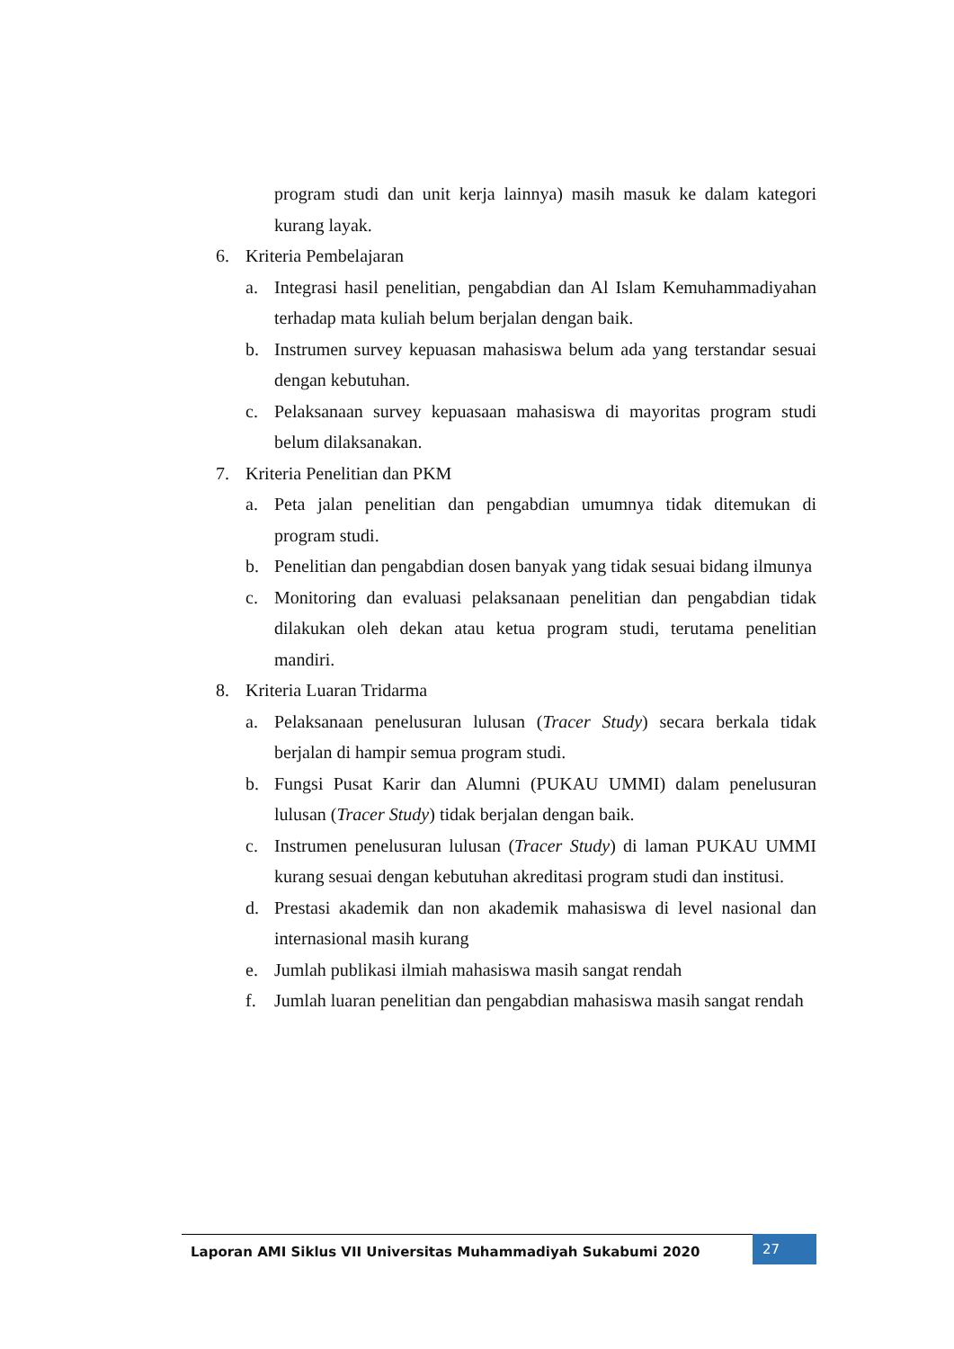program studi dan unit kerja lainnya) masih masuk ke dalam kategori kurang layak.
6. Kriteria Pembelajaran
a. Integrasi hasil penelitian, pengabdian dan Al Islam Kemuhammadiyahan terhadap mata kuliah belum berjalan dengan baik.
b. Instrumen survey kepuasan mahasiswa belum ada yang terstandar sesuai dengan kebutuhan.
c. Pelaksanaan survey kepuasaan mahasiswa di mayoritas program studi belum dilaksanakan.
7. Kriteria Penelitian dan PKM
a. Peta jalan penelitian dan pengabdian umumnya tidak ditemukan di program studi.
b. Penelitian dan pengabdian dosen banyak yang tidak sesuai bidang ilmunya
c. Monitoring dan evaluasi pelaksanaan penelitian dan pengabdian tidak dilakukan oleh dekan atau ketua program studi, terutama penelitian mandiri.
8. Kriteria Luaran Tridarma
a. Pelaksanaan penelusuran lulusan (Tracer Study) secara berkala tidak berjalan di hampir semua program studi.
b. Fungsi Pusat Karir dan Alumni (PUKAU UMMI) dalam penelusuran lulusan (Tracer Study) tidak berjalan dengan baik.
c. Instrumen penelusuran lulusan (Tracer Study) di laman PUKAU UMMI kurang sesuai dengan kebutuhan akreditasi program studi dan institusi.
d. Prestasi akademik dan non akademik mahasiswa di level nasional dan internasional masih kurang
e. Jumlah publikasi ilmiah mahasiswa masih sangat rendah
f. Jumlah luaran penelitian dan pengabdian mahasiswa masih sangat rendah
Laporan AMI Siklus VII Universitas Muhammadiyah Sukabumi 2020 27